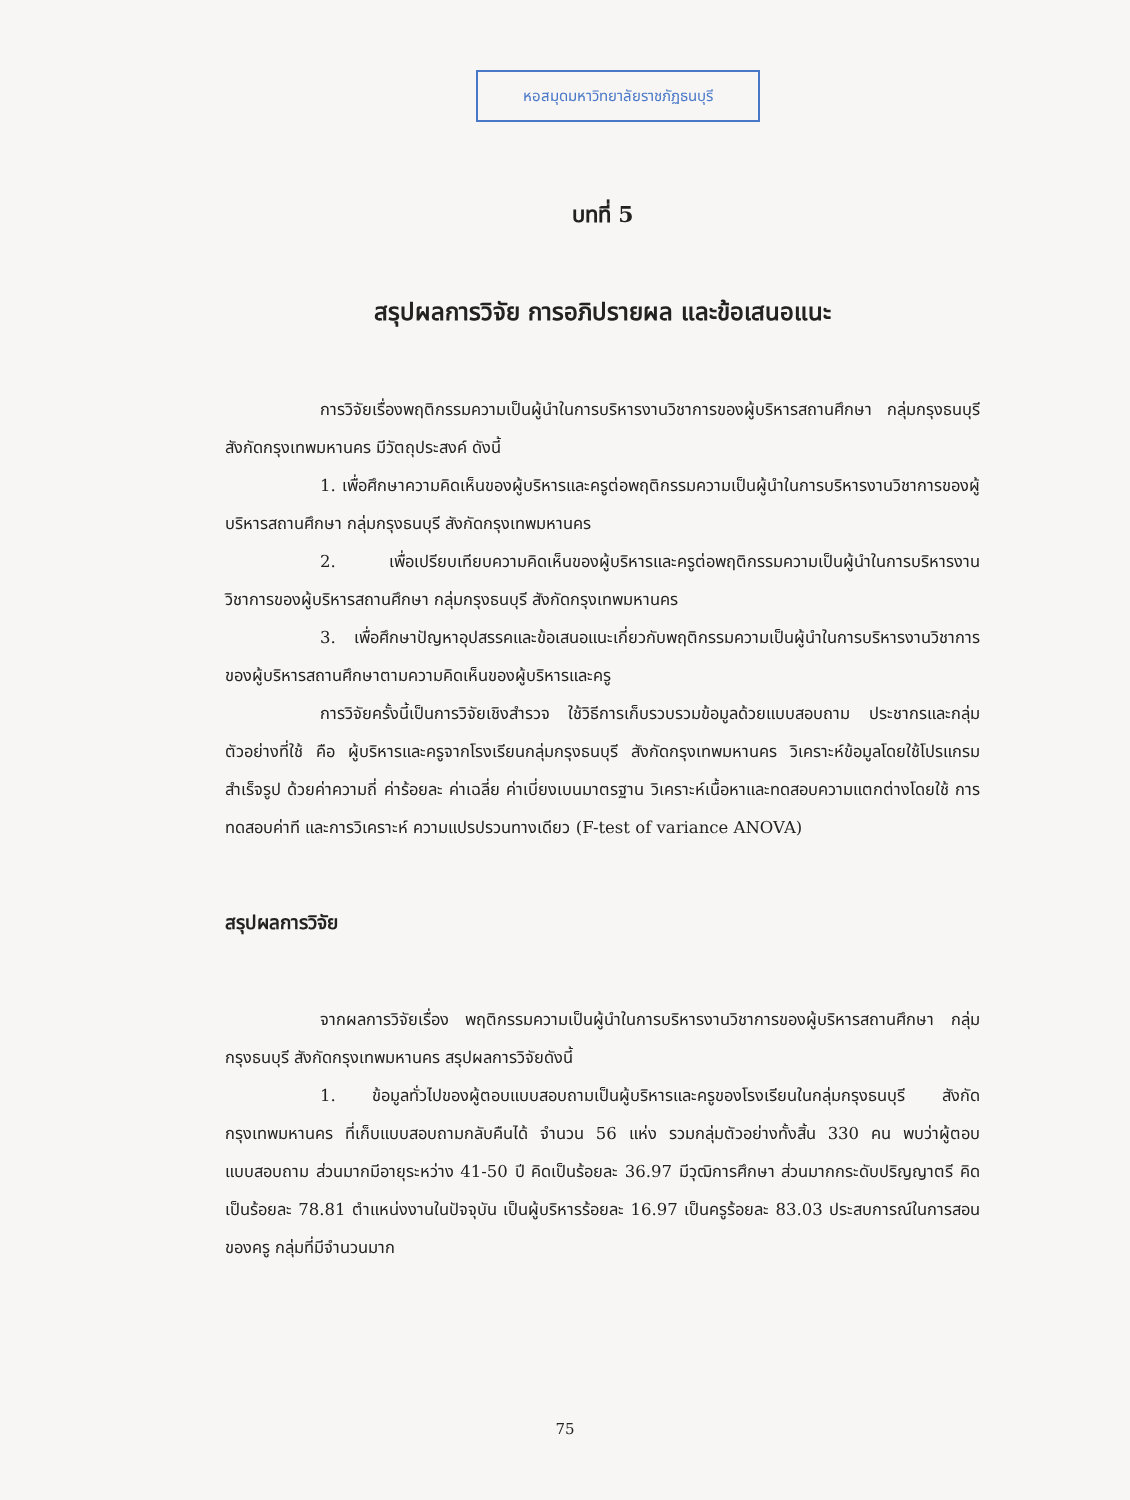หอสมุดมหาวิทยาลัยราชภัฏธนบุรี
บทที่ 5
สรุปผลการวิจัย การอภิปรายผล และข้อเสนอแนะ
การวิจัยเรื่องพฤติกรรมความเป็นผู้นำในการบริหารงานวิชาการของผู้บริหารสถานศึกษา กลุ่มกรุงธนบุรี สังกัดกรุงเทพมหานคร มีวัตถุประสงค์ ดังนี้
1. เพื่อศึกษาความคิดเห็นของผู้บริหารและครูต่อพฤติกรรมความเป็นผู้นำในการบริหารงานวิชาการของผู้บริหารสถานศึกษา กลุ่มกรุงธนบุรี สังกัดกรุงเทพมหานคร
2. เพื่อเปรียบเทียบความคิดเห็นของผู้บริหารและครูต่อพฤติกรรมความเป็นผู้นำในการบริหารงานวิชาการของผู้บริหารสถานศึกษา กลุ่มกรุงธนบุรี สังกัดกรุงเทพมหานคร
3. เพื่อศึกษาปัญหาอุปสรรคและข้อเสนอแนะเกี่ยวกับพฤติกรรมความเป็นผู้นำในการบริหารงานวิชาการของผู้บริหารสถานศึกษาตามความคิดเห็นของผู้บริหารและครู
การวิจัยครั้งนี้เป็นการวิจัยเชิงสำรวจ ใช้วิธีการเก็บรวบรวมข้อมูลด้วยแบบสอบถาม ประชากรและกลุ่มตัวอย่างที่ใช้ คือ ผู้บริหารและครูจากโรงเรียนกลุ่มกรุงธนบุรี สังกัดกรุงเทพมหานคร วิเคราะห์ข้อมูลโดยใช้โปรแกรมสำเร็จรูป ด้วยค่าความถี่ ค่าร้อยละ ค่าเฉลี่ย ค่าเบี่ยงเบนมาตรฐาน วิเคราะห์เนื้อหาและทดสอบความแตกต่างโดยใช้ การทดสอบค่าที และการวิเคราะห์ ความแปรปรวนทางเดียว (F-test of variance ANOVA)
สรุปผลการวิจัย
จากผลการวิจัยเรื่อง พฤติกรรมความเป็นผู้นำในการบริหารงานวิชาการของผู้บริหารสถานศึกษา กลุ่ม กรุงธนบุรี สังกัดกรุงเทพมหานคร สรุปผลการวิจัยดังนี้
1. ข้อมูลทั่วไปของผู้ตอบแบบสอบถามเป็นผู้บริหารและครูของโรงเรียนในกลุ่มกรุงธนบุรี สังกัดกรุงเทพมหานคร ที่เก็บแบบสอบถามกลับคืนได้ จำนวน 56 แห่ง รวมกลุ่มตัวอย่างทั้งสิ้น 330 คน พบว่าผู้ตอบแบบสอบถาม ส่วนมากมีอายุระหว่าง 41-50 ปี คิดเป็นร้อยละ 36.97 มีวุฒิการศึกษา ส่วนมากกระดับปริญญาตรี คิดเป็นร้อยละ 78.81 ตำแหน่งงานในปัจจุบัน เป็นผู้บริหารร้อยละ 16.97 เป็นครูร้อยละ 83.03 ประสบการณ์ในการสอนของครู กลุ่มที่มีจำนวนมาก
75